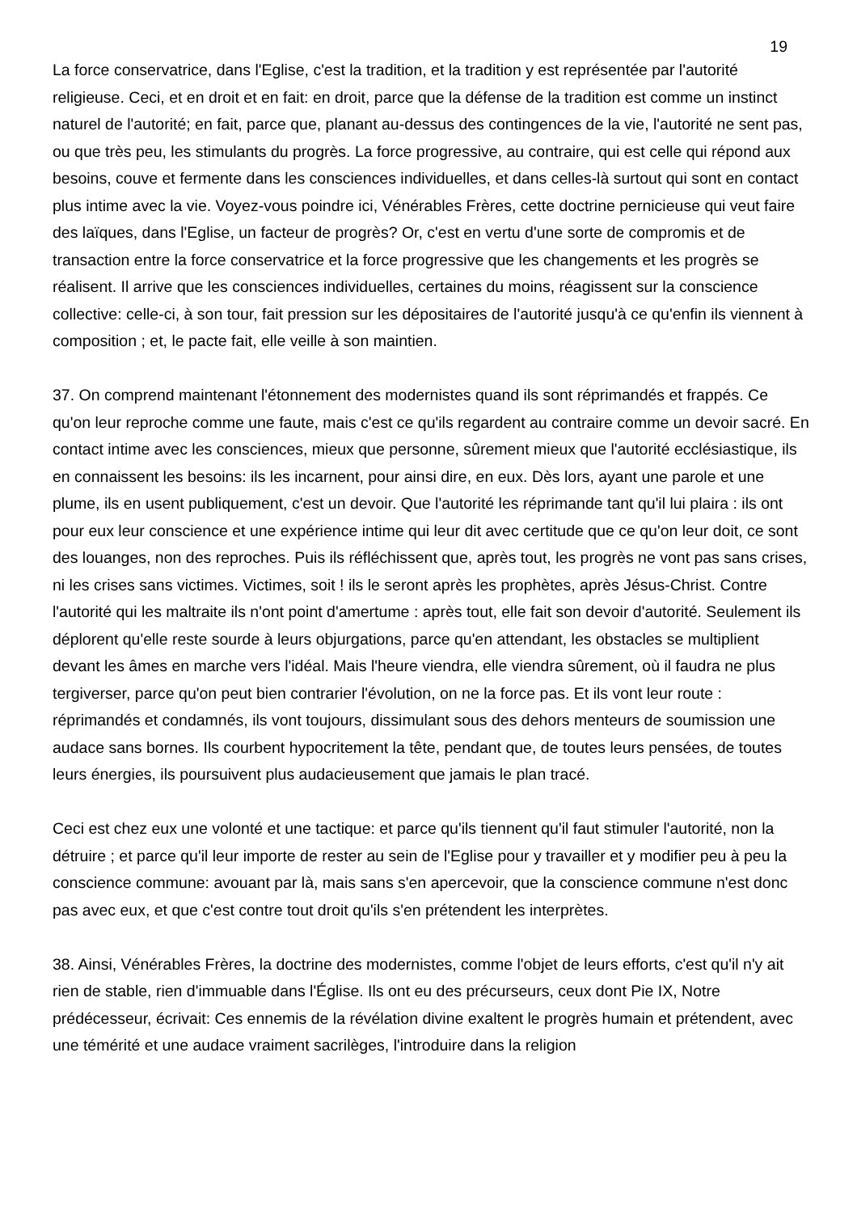19
La force conservatrice, dans l'Eglise, c'est la tradition, et la tradition y est représentée par l'autorité religieuse. Ceci, et en droit et en fait: en droit, parce que la défense de la tradition est comme un instinct naturel de l'autorité; en fait, parce que, planant au-dessus des contingences de la vie, l'autorité ne sent pas, ou que très peu, les stimulants du progrès. La force progressive, au contraire, qui est celle qui répond aux besoins, couve et fermente dans les consciences individuelles, et dans celles-là surtout qui sont en contact plus intime avec la vie. Voyez-vous poindre ici, Vénérables Frères, cette doctrine pernicieuse qui veut faire des laïques, dans l'Eglise, un facteur de progrès? Or, c'est en vertu d'une sorte de compromis et de transaction entre la force conservatrice et la force progressive que les changements et les progrès se réalisent. Il arrive que les consciences individuelles, certaines du moins, réagissent sur la conscience collective: celle-ci, à son tour, fait pression sur les dépositaires de l'autorité jusqu'à ce qu'enfin ils viennent à composition ; et, le pacte fait, elle veille à son maintien.
37. On comprend maintenant l'étonnement des modernistes quand ils sont réprimandés et frappés. Ce qu'on leur reproche comme une faute, mais c'est ce qu'ils regardent au contraire comme un devoir sacré. En contact intime avec les consciences, mieux que personne, sûrement mieux que l'autorité ecclésiastique, ils en connaissent les besoins: ils les incarnent, pour ainsi dire, en eux. Dès lors, ayant une parole et une plume, ils en usent publiquement, c'est un devoir. Que l'autorité les réprimande tant qu'il lui plaira : ils ont pour eux leur conscience et une expérience intime qui leur dit avec certitude que ce qu'on leur doit, ce sont des louanges, non des reproches. Puis ils réfléchissent que, après tout, les progrès ne vont pas sans crises, ni les crises sans victimes. Victimes, soit ! ils le seront après les prophètes, après Jésus-Christ. Contre l'autorité qui les maltraite ils n'ont point d'amertume : après tout, elle fait son devoir d'autorité. Seulement ils déplorent qu'elle reste sourde à leurs objurgations, parce qu'en attendant, les obstacles se multiplient devant les âmes en marche vers l'idéal. Mais l'heure viendra, elle viendra sûrement, où il faudra ne plus tergiverser, parce qu'on peut bien contrarier l'évolution, on ne la force pas. Et ils vont leur route : réprimandés et condamnés, ils vont toujours, dissimulant sous des dehors menteurs de soumission une audace sans bornes. Ils courbent hypocritement la tête, pendant que, de toutes leurs pensées, de toutes leurs énergies, ils poursuivent plus audacieusement que jamais le plan tracé.
Ceci est chez eux une volonté et une tactique: et parce qu'ils tiennent qu'il faut stimuler l'autorité, non la détruire ; et parce qu'il leur importe de rester au sein de l'Eglise pour y travailler et y modifier peu à peu la conscience commune: avouant par là, mais sans s'en apercevoir, que la conscience commune n'est donc pas avec eux, et que c'est contre tout droit qu'ils s'en prétendent les interprètes.
38. Ainsi, Vénérables Frères, la doctrine des modernistes, comme l'objet de leurs efforts, c'est qu'il n'y ait rien de stable, rien d'immuable dans l'Église. Ils ont eu des précurseurs, ceux dont Pie IX, Notre prédécesseur, écrivait: Ces ennemis de la révélation divine exaltent le progrès humain et prétendent, avec une témérité et une audace vraiment sacrilèges, l'introduire dans la religion